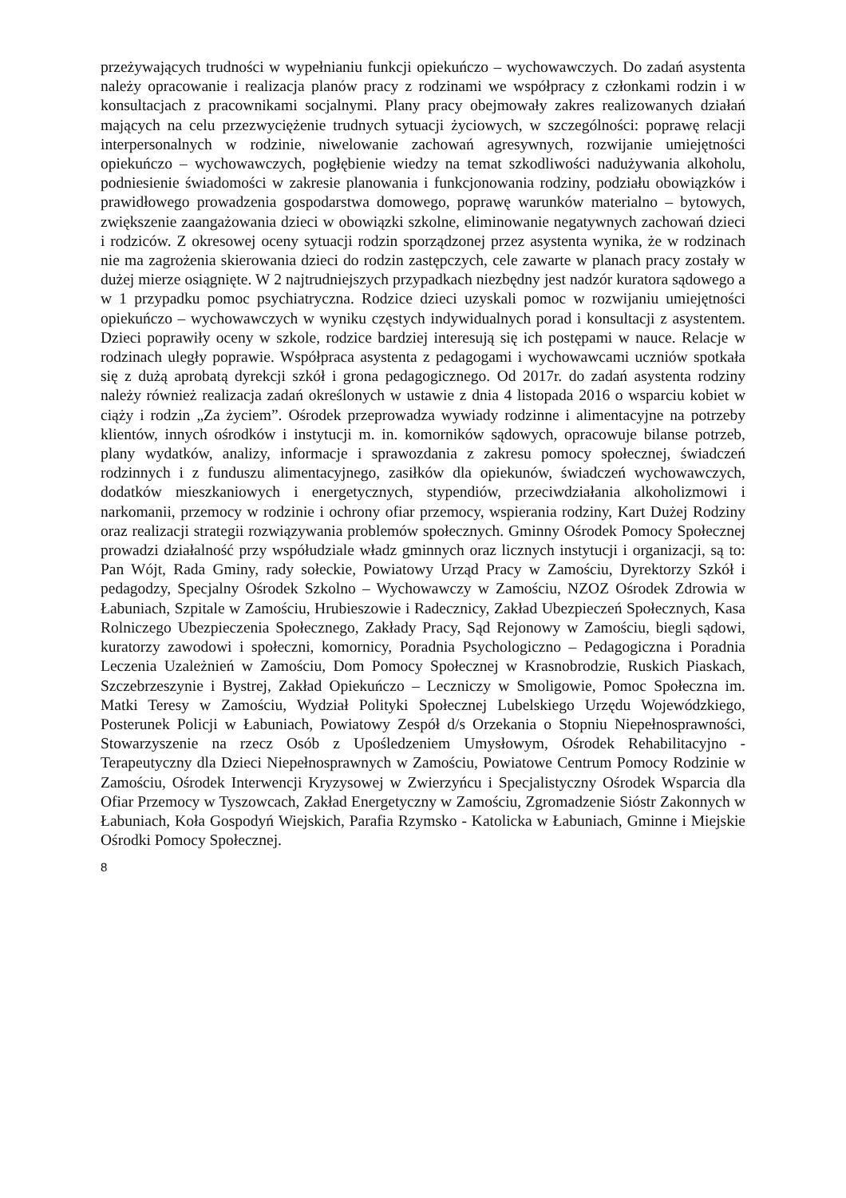przeżywających trudności w wypełnianiu funkcji opiekuńczo – wychowawczych. Do zadań asystenta należy opracowanie i realizacja planów pracy z rodzinami we współpracy z członkami rodzin i w konsultacjach z pracownikami socjalnymi. Plany pracy obejmowały zakres realizowanych działań mających na celu przezwyciężenie trudnych sytuacji życiowych, w szczególności: poprawę relacji interpersonalnych w rodzinie, niwelowanie zachowań agresywnych, rozwijanie umiejętności opiekuńczo – wychowawczych, pogłębienie wiedzy na temat szkodliwości nadużywania alkoholu, podniesienie świadomości w zakresie planowania i funkcjonowania rodziny, podziału obowiązków i prawidłowego prowadzenia gospodarstwa domowego, poprawę warunków materialno – bytowych, zwiększenie zaangażowania dzieci w obowiązki szkolne, eliminowanie negatywnych zachowań dzieci i rodziców. Z okresowej oceny sytuacji rodzin sporządzonej przez asystenta wynika, że w rodzinach nie ma zagrożenia skierowania dzieci do rodzin zastępczych, cele zawarte w planach pracy zostały w dużej mierze osiągnięte. W 2 najtrudniejszych przypadkach niezbędny jest nadzór kuratora sądowego a w 1 przypadku pomoc psychiatryczna. Rodzice dzieci uzyskali pomoc w rozwijaniu umiejętności opiekuńczo – wychowawczych w wyniku częstych indywidualnych porad i konsultacji z asystentem. Dzieci poprawiły oceny w szkole, rodzice bardziej interesują się ich postępami w nauce. Relacje w rodzinach uległy poprawie. Współpraca asystenta z pedagogami i wychowawcami uczniów spotkała się z dużą aprobatą dyrekcji szkół i grona pedagogicznego. Od 2017r. do zadań asystenta rodziny należy również realizacja zadań określonych w ustawie z dnia 4 listopada 2016 o wsparciu kobiet w ciąży i rodzin „Za życiem”. Ośrodek przeprowadza wywiady rodzinne i alimentacyjne na potrzeby klientów, innych ośrodków i instytucji m. in. komorników sądowych, opracowuje bilanse potrzeb, plany wydatków, analizy, informacje i sprawozdania z zakresu pomocy społecznej, świadczeń rodzinnych i z funduszu alimentacyjnego, zasiłków dla opiekunów, świadczeń wychowawczych, dodatków mieszkaniowych i energetycznych, stypendiów, przeciwdziałania alkoholizmowi i narkomanii, przemocy w rodzinie i ochrony ofiar przemocy, wspierania rodziny, Kart Dużej Rodziny oraz realizacji strategii rozwiązywania problemów społecznych. Gminny Ośrodek Pomocy Społecznej prowadzi działalność przy współudziale władz gminnych oraz licznych instytucji i organizacji, są to: Pan Wójt, Rada Gminy, rady sołeckie, Powiatowy Urząd Pracy w Zamościu, Dyrektorzy Szkół i pedagodzy, Specjalny Ośrodek Szkolno – Wychowawczy w Zamościu, NZOZ Ośrodek Zdrowia w Łabuniach, Szpitale w Zamościu, Hrubieszowie i Radecznicy, Zakład Ubezpieczeń Społecznych, Kasa Rolniczego Ubezpieczenia Społecznego, Zakłady Pracy, Sąd Rejonowy w Zamościu, biegli sądowi, kuratorzy zawodowi i społeczni, komornicy, Poradnia Psychologiczno – Pedagogiczna i Poradnia Leczenia Uzależnień w Zamościu, Dom Pomocy Społecznej w Krasnobrodzie, Ruskich Piaskach, Szczebrzeszynie i Bystrej, Zakład Opiekuńczo – Leczniczy w Smoligowie, Pomoc Społeczna im. Matki Teresy w Zamościu, Wydział Polityki Społecznej Lubelskiego Urzędu Wojewódzkiego, Posterunek Policji w Łabuniach, Powiatowy Zespół d/s Orzekania o Stopniu Niepełnosprawności, Stowarzyszenie na rzecz Osób z Upośledzeniem Umysłowym, Ośrodek Rehabilitacyjno - Terapeutyczny dla Dzieci Niepełnosprawnych w Zamościu, Powiatowe Centrum Pomocy Rodzinie w Zamościu, Ośrodek Interwencji Kryzysowej w Zwierzyńcu i Specjalistyczny Ośrodek Wsparcia dla Ofiar Przemocy w Tyszowcach, Zakład Energetyczny w Zamościu, Zgromadzenie Sióstr Zakonnych w Łabuniach, Koła Gospodyń Wiejskich, Parafia Rzymsko - Katolicka w Łabuniach, Gminne i Miejskie Ośrodki Pomocy Społecznej.
8